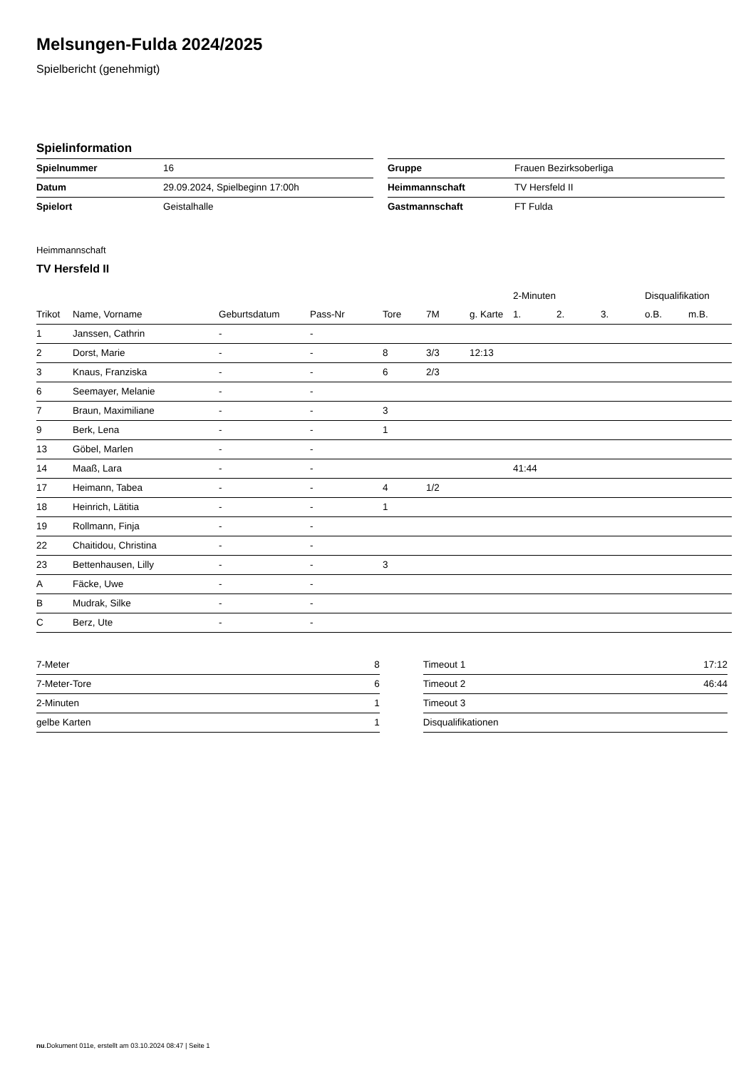Melsungen-Fulda 2024/2025
Spielbericht (genehmigt)
Spielinformation
| Spielnummer | 16 |
| Datum | 29.09.2024, Spielbeginn 17:00h |
| Spielort | Geistalhalle |
| Gruppe | Frauen Bezirksoberliga |
| Heimmannschaft | TV Hersfeld II |
| Gastmannschaft | FT Fulda |
Heimmannschaft
TV Hersfeld II
| | | | | | | | 2-Minuten | | | Disqualifikation | |
| --- | --- | --- | --- | --- | --- | --- | --- | --- | --- | --- | --- |
| Trikot | Name, Vorname | Geburtsdatum | Pass-Nr | Tore | 7M | g. Karte | 1. | 2. | 3. | o.B. | m.B. |
| 1 | Janssen, Cathrin | - | - | | | | | | | | |
| 2 | Dorst, Marie | - | - | 8 | 3/3 | 12:13 | | | | | |
| 3 | Knaus, Franziska | - | - | 6 | 2/3 | | | | | | |
| 6 | Seemayer, Melanie | - | - | | | | | | | | |
| 7 | Braun, Maximiliane | - | - | 3 | | | | | | | |
| 9 | Berk, Lena | - | - | 1 | | | | | | | |
| 13 | Göbel, Marlen | - | - | | | | | | | | |
| 14 | Maaß, Lara | - | - | | | | 41:44 | | | | |
| 17 | Heimann, Tabea | - | - | 4 | 1/2 | | | | | | |
| 18 | Heinrich, Lätitia | - | - | 1 | | | | | | | |
| 19 | Rollmann, Finja | - | - | | | | | | | | |
| 22 | Chaitidou, Christina | - | - | | | | | | | | |
| 23 | Bettenhausen, Lilly | - | - | 3 | | | | | | | |
| A | Fäcke, Uwe | - | - | | | | | | | | |
| B | Mudrak, Silke | - | - | | | | | | | | |
| C | Berz, Ute | - | - | | | | | | | | |
| 7-Meter | 8 |
| 7-Meter-Tore | 6 |
| 2-Minuten | 1 |
| gelbe Karten | 1 |
| Timeout 1 | 17:12 |
| Timeout 2 | 46:44 |
| Timeout 3 | |
| Disqualifikationen | |
nu.Dokument 011e, erstellt am 03.10.2024 08:47 | Seite 1